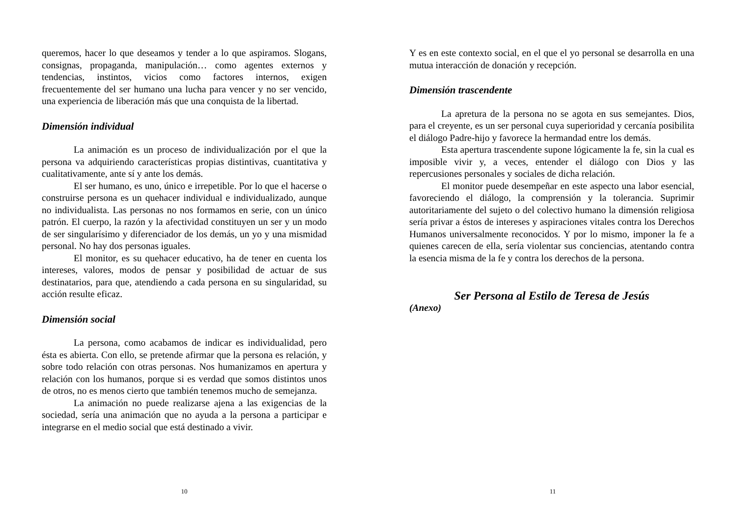queremos, hacer lo que deseamos y tender a lo que aspiramos. Slogans, consignas, propaganda, manipulación… como agentes externos y tendencias, instintos, vicios como factores internos, exigen frecuentemente del ser humano una lucha para vencer y no ser vencido, una experiencia de liberación más que una conquista de la libertad.
Dimensión individual
La animación es un proceso de individualización por el que la persona va adquiriendo características propias distintivas, cuantitativa y cualitativamente, ante sí y ante los demás.
El ser humano, es uno, único e irrepetible. Por lo que el hacerse o construirse persona es un quehacer individual e individualizado, aunque no individualista. Las personas no nos formamos en serie, con un único patrón. El cuerpo, la razón y la afectividad constituyen un ser y un modo de ser singularísimo y diferenciador de los demás, un yo y una mismidad personal. No hay dos personas iguales.
El monitor, es su quehacer educativo, ha de tener en cuenta los intereses, valores, modos de pensar y posibilidad de actuar de sus destinatarios, para que, atendiendo a cada persona en su singularidad, su acción resulte eficaz.
Dimensión social
La persona, como acabamos de indicar es individualidad, pero ésta es abierta. Con ello, se pretende afirmar que la persona es relación, y sobre todo relación con otras personas. Nos humanizamos en apertura y relación con los humanos, porque si es verdad que somos distintos unos de otros, no es menos cierto que también tenemos mucho de semejanza.
La animación no puede realizarse ajena a las exigencias de la sociedad, sería una animación que no ayuda a la persona a participar e integrarse en el medio social que está destinado a vivir.
10
Y es en este contexto social, en el que el yo personal se desarrolla en una mutua interacción de donación y recepción.
Dimensión trascendente
La apretura de la persona no se agota en sus semejantes. Dios, para el creyente, es un ser personal cuya superioridad y cercanía posibilita el diálogo Padre-hijo y favorece la hermandad entre los demás.
Esta apertura trascendente supone lógicamente la fe, sin la cual es imposible vivir y, a veces, entender el diálogo con Dios y las repercusiones personales y sociales de dicha relación.
El monitor puede desempeñar en este aspecto una labor esencial, favoreciendo el diálogo, la comprensión y la tolerancia. Suprimir autoritariamente del sujeto o del colectivo humano la dimensión religiosa sería privar a éstos de intereses y aspiraciones vitales contra los Derechos Humanos universalmente reconocidos. Y por lo mismo, imponer la fe a quienes carecen de ella, sería violentar sus conciencias, atentando contra la esencia misma de la fe y contra los derechos de la persona.
Ser Persona al Estilo de Teresa de Jesús
(Anexo)
11